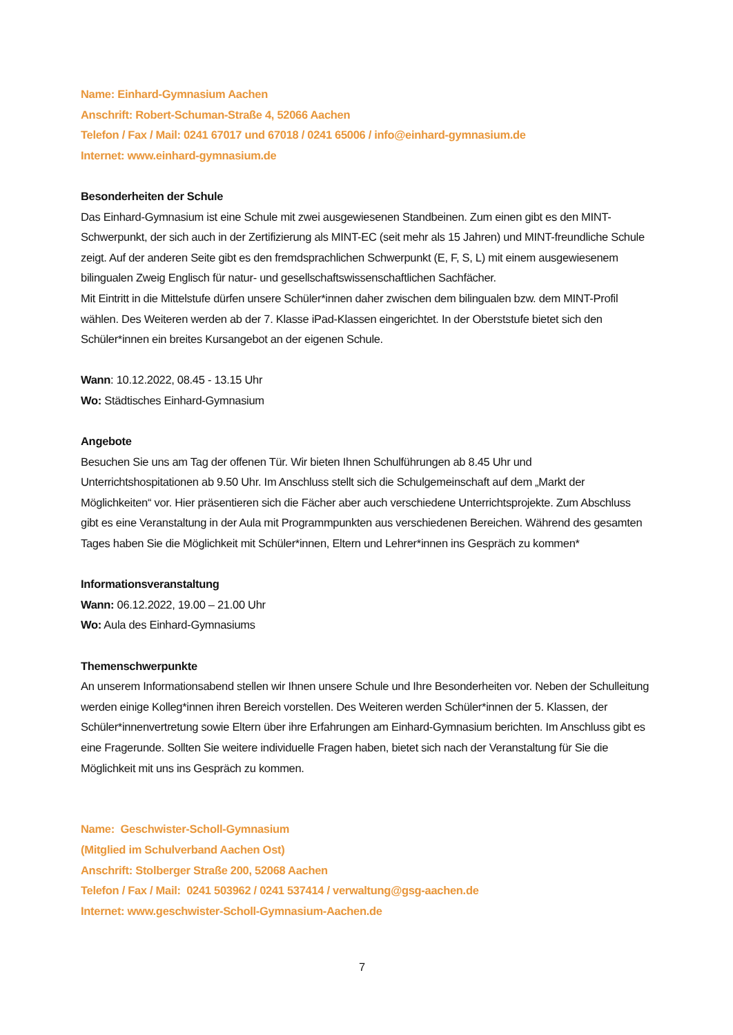Name: Einhard-Gymnasium Aachen
Anschrift: Robert-Schuman-Straße 4, 52066 Aachen
Telefon / Fax / Mail: 0241 67017 und 67018 / 0241 65006 / info@einhard-gymnasium.de
Internet: www.einhard-gymnasium.de
Besonderheiten der Schule
Das Einhard-Gymnasium ist eine Schule mit zwei ausgewiesenen Standbeinen. Zum einen gibt es den MINT-Schwerpunkt, der sich auch in der Zertifizierung als MINT-EC (seit mehr als 15 Jahren) und MINT-freundliche Schule zeigt. Auf der anderen Seite gibt es den fremdsprachlichen Schwerpunkt (E, F, S, L) mit einem ausgewiesenem bilingualen Zweig Englisch für natur- und gesellschaftswissenschaftlichen Sachfächer.
Mit Eintritt in die Mittelstufe dürfen unsere Schüler*innen daher zwischen dem bilingualen bzw. dem MINT-Profil wählen. Des Weiteren werden ab der 7. Klasse iPad-Klassen eingerichtet. In der Oberststufe bietet sich den Schüler*innen ein breites Kursangebot an der eigenen Schule.
Wann: 10.12.2022, 08.45 - 13.15 Uhr
Wo: Städtisches Einhard-Gymnasium
Angebote
Besuchen Sie uns am Tag der offenen Tür. Wir bieten Ihnen Schulführungen ab 8.45 Uhr und Unterrichtshospitationen ab 9.50 Uhr. Im Anschluss stellt sich die Schulgemeinschaft auf dem „Markt der Möglichkeiten“ vor. Hier präsentieren sich die Fächer aber auch verschiedene Unterrichtsprojekte. Zum Abschluss gibt es eine Veranstaltung in der Aula mit Programmpunkten aus verschiedenen Bereichen. Während des gesamten Tages haben Sie die Möglichkeit mit Schüler*innen, Eltern und Lehrer*innen ins Gespräch zu kommen*
Informationsveranstaltung
Wann: 06.12.2022, 19.00 – 21.00 Uhr
Wo: Aula des Einhard-Gymnasiums
Themenschwerpunkte
An unserem Informationsabend stellen wir Ihnen unsere Schule und Ihre Besonderheiten vor. Neben der Schulleitung werden einige Kolleg*innen ihren Bereich vorstellen. Des Weiteren werden Schüler*innen der 5. Klassen, der Schüler*innenvertretung sowie Eltern über ihre Erfahrungen am Einhard-Gymnasium berichten. Im Anschluss gibt es eine Fragerunde. Sollten Sie weitere individuelle Fragen haben, bietet sich nach der Veranstaltung für Sie die Möglichkeit mit uns ins Gespräch zu kommen.
Name: Geschwister-Scholl-Gymnasium
(Mitglied im Schulverband Aachen Ost)
Anschrift: Stolberger Straße 200, 52068 Aachen
Telefon / Fax / Mail: 0241 503962 / 0241 537414 / verwaltung@gsg-aachen.de
Internet: www.geschwister-Scholl-Gymnasium-Aachen.de
7